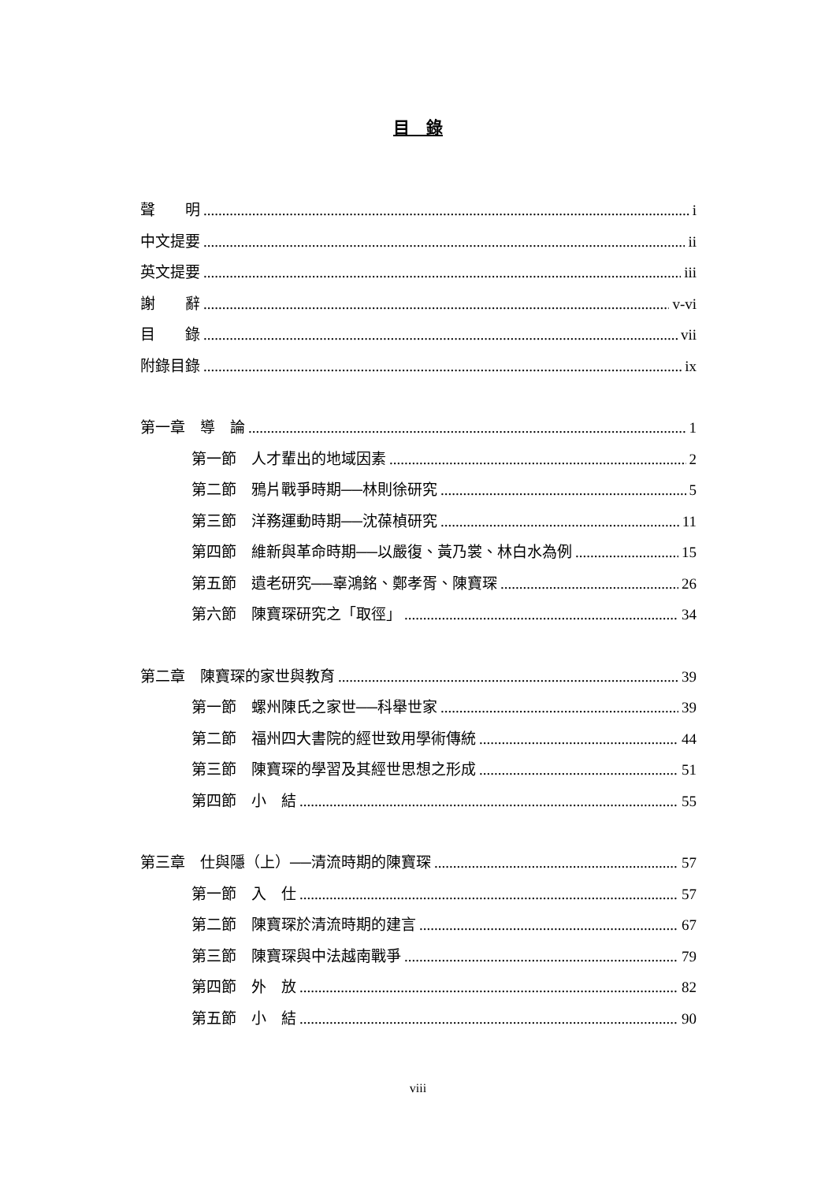目　錄
聲　　明 i
中文提要 ii
英文提要 iii
謝　　辭 v-vi
目　　錄 vii
附錄目錄 ix
第一章　導　論 1
第一節　人才輩出的地域因素 2
第二節　鴉片戰爭時期──林則徐研究 5
第三節　洋務運動時期──沈葆楨研究 11
第四節　維新與革命時期──以嚴復、黃乃裳、林白水為例 15
第五節　遺老研究──辜鴻銘、鄭孝胥、陳寶琛 26
第六節　陳寶琛研究之「取徑」 34
第二章　陳寶琛的家世與教育 39
第一節　螺州陳氏之家世──科舉世家 39
第二節　福州四大書院的經世致用學術傳統 44
第三節　陳寶琛的學習及其經世思想之形成 51
第四節　小　結 55
第三章　仕與隱（上）──清流時期的陳寶琛 57
第一節　入　仕 57
第二節　陳寶琛於清流時期的建言 67
第三節　陳寶琛與中法越南戰爭 79
第四節　外　放 82
第五節　小　結 90
viii